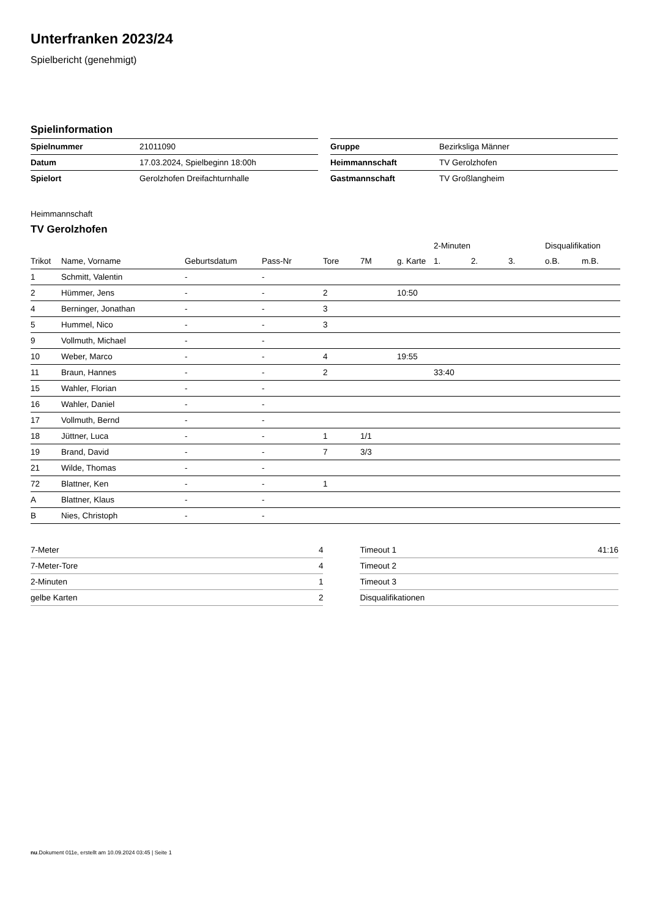Unterfranken 2023/24
Spielbericht (genehmigt)
Spielinformation
| Spielnummer | 21011090 |
| Datum | 17.03.2024, Spielbeginn 18:00h |
| Spielort | Gerolzhofen Dreifachturnhalle |
| Gruppe | Bezirksliga Männer |
| Heimmannschaft | TV Gerolzhofen |
| Gastmannschaft | TV Großlangheim |
Heimmannschaft
TV Gerolzhofen
| | | | | | | | 2-Minuten | | | Disqualifikation | |
| --- | --- | --- | --- | --- | --- | --- | --- | --- | --- | --- | --- |
| Trikot | Name, Vorname | Geburtsdatum | Pass-Nr | Tore | 7M | g. Karte | 1. | 2. | 3. | o.B. | m.B. |
| 1 | Schmitt, Valentin | - | - | | | | | | | | |
| 2 | Hümmer, Jens | - | - | 2 | | 10:50 | | | | | |
| 4 | Berninger, Jonathan | - | - | 3 | | | | | | | |
| 5 | Hummel, Nico | - | - | 3 | | | | | | | |
| 9 | Vollmuth, Michael | - | - | | | | | | | | |
| 10 | Weber, Marco | - | - | 4 | | 19:55 | | | | | |
| 11 | Braun, Hannes | - | - | 2 | | | 33:40 | | | | |
| 15 | Wahler, Florian | - | - | | | | | | | | |
| 16 | Wahler, Daniel | - | - | | | | | | | | |
| 17 | Vollmuth, Bernd | - | - | | | | | | | | |
| 18 | Jüttner, Luca | - | - | 1 | 1/1 | | | | | | |
| 19 | Brand, David | - | - | 7 | 3/3 | | | | | | |
| 21 | Wilde, Thomas | - | - | | | | | | | | |
| 72 | Blattner, Ken | - | - | 1 | | | | | | | |
| A | Blattner, Klaus | - | - | | | | | | | | |
| B | Nies, Christoph | - | - | | | | | | | | |
| 7-Meter | 4 |
| 7-Meter-Tore | 4 |
| 2-Minuten | 1 |
| gelbe Karten | 2 |
| Timeout 1 | 41:16 |
| Timeout 2 | |
| Timeout 3 | |
| Disqualifikationen | |
nu.Dokument 011e, erstellt am 10.09.2024 03:45 | Seite 1